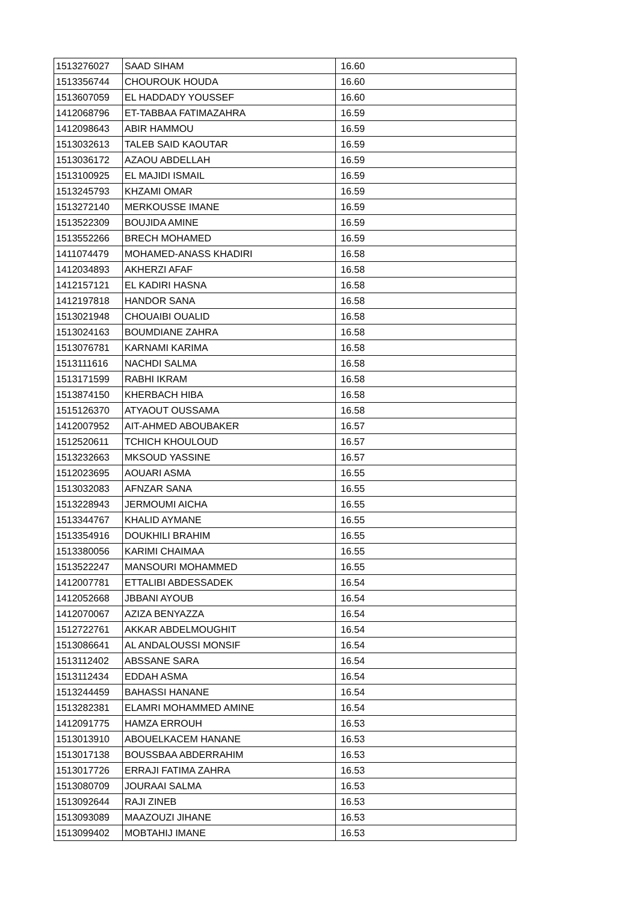| 1513276027 | SAAD SIHAM | 16.60 |
| 1513356744 | CHOUROUK HOUDA | 16.60 |
| 1513607059 | EL HADDADY YOUSSEF | 16.60 |
| 1412068796 | ET-TABBAA FATIMAZAHRA | 16.59 |
| 1412098643 | ABIR HAMMOU | 16.59 |
| 1513032613 | TALEB SAID KAOUTAR | 16.59 |
| 1513036172 | AZAOU ABDELLAH | 16.59 |
| 1513100925 | EL MAJIDI ISMAIL | 16.59 |
| 1513245793 | KHZAMI OMAR | 16.59 |
| 1513272140 | MERKOUSSE IMANE | 16.59 |
| 1513522309 | BOUJIDA AMINE | 16.59 |
| 1513552266 | BRECH MOHAMED | 16.59 |
| 1411074479 | MOHAMED-ANASS KHADIRI | 16.58 |
| 1412034893 | AKHERZI AFAF | 16.58 |
| 1412157121 | EL KADIRI HASNA | 16.58 |
| 1412197818 | HANDOR SANA | 16.58 |
| 1513021948 | CHOUAIBI OUALID | 16.58 |
| 1513024163 | BOUMDIANE ZAHRA | 16.58 |
| 1513076781 | KARNAMI KARIMA | 16.58 |
| 1513111616 | NACHDI SALMA | 16.58 |
| 1513171599 | RABHI IKRAM | 16.58 |
| 1513874150 | KHERBACH HIBA | 16.58 |
| 1515126370 | ATYAOUT OUSSAMA | 16.58 |
| 1412007952 | AIT-AHMED ABOUBAKER | 16.57 |
| 1512520611 | TCHICH KHOULOUD | 16.57 |
| 1513232663 | MKSOUD YASSINE | 16.57 |
| 1512023695 | AOUARI ASMA | 16.55 |
| 1513032083 | AFNZAR SANA | 16.55 |
| 1513228943 | JERMOUMI AICHA | 16.55 |
| 1513344767 | KHALID AYMANE | 16.55 |
| 1513354916 | DOUKHILI BRAHIM | 16.55 |
| 1513380056 | KARIMI CHAIMAA | 16.55 |
| 1513522247 | MANSOURI MOHAMMED | 16.55 |
| 1412007781 | ETTALIBI ABDESSADEK | 16.54 |
| 1412052668 | JBBANI AYOUB | 16.54 |
| 1412070067 | AZIZA BENYAZZA | 16.54 |
| 1512722761 | AKKAR ABDELMOUGHIT | 16.54 |
| 1513086641 | AL ANDALOUSSI MONSIF | 16.54 |
| 1513112402 | ABSSANE SARA | 16.54 |
| 1513112434 | EDDAH ASMA | 16.54 |
| 1513244459 | BAHASSI HANANE | 16.54 |
| 1513282381 | ELAMRI MOHAMMED AMINE | 16.54 |
| 1412091775 | HAMZA ERROUH | 16.53 |
| 1513013910 | ABOUELKACEM HANANE | 16.53 |
| 1513017138 | BOUSSBAA ABDERRAHIM | 16.53 |
| 1513017726 | ERRAJI FATIMA ZAHRA | 16.53 |
| 1513080709 | JOURAAI SALMA | 16.53 |
| 1513092644 | RAJI ZINEB | 16.53 |
| 1513093089 | MAAZOUZI JIHANE | 16.53 |
| 1513099402 | MOBTAHIJ IMANE | 16.53 |